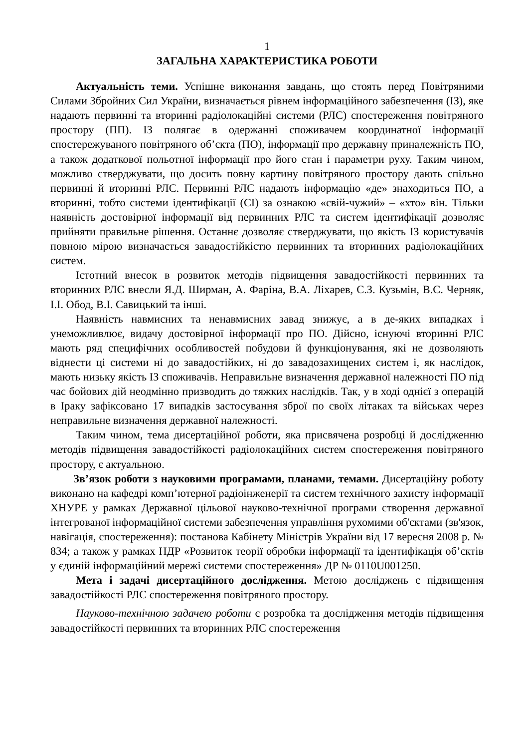1
ЗАГАЛЬНА ХАРАКТЕРИСТИКА РОБОТИ
Актуальність теми. Успішне виконання завдань, що стоять перед Повітряними Силами Збройних Сил України, визначається рівнем інформаційного забезпечення (ІЗ), яке надають первинні та вторинні радіолокаційні системи (РЛС) спостереження повітряного простору (ПП). ІЗ полягає в одержанні споживачем координатної інформації спостережуваного повітряного об’єкта (ПО), інформації про державну приналежність ПО, а також додаткової польотної інформації про його стан і параметри руху. Таким чином, можливо стверджувати, що досить повну картину повітряного простору дають спільно первинні й вторинні РЛС. Первинні РЛС надають інформацію «де» знаходиться ПО, а вторинні, тобто системи ідентифікації (СІ) за ознакою «свій-чужий» – «хто» він. Тільки наявність достовірної інформації від первинних РЛС та систем ідентифікації дозволяє прийняти правильне рішення. Останнє дозволяє стверджувати, що якість ІЗ користувачів повною мірою визначається завадостійкістю первинних та вторинних радіолокаційних систем.
Істотний внесок в розвиток методів підвищення завадостійкості первинних та вторинних РЛС внесли Я.Д. Ширман, А. Фаріна, В.А. Ліхарев, С.З. Кузьмін, В.С. Черняк, І.І. Обод, В.І. Савицький та інші.
Наявність навмисних та ненавмисних завад знижує, а в де-яких випадках і унеможливлює, видачу достовірної інформації про ПО. Дійсно, існуючі вторинні РЛС мають ряд специфічних особливостей побудови й функціонування, які не дозволяють віднести ці системи ні до завадостійких, ні до завадозахищених систем і, як наслідок, мають низьку якість ІЗ споживачів. Неправильне визначення державної належності ПО під час бойових дій неодмінно призводить до тяжких наслідків. Так, у в ході однієї з операцій в Іраку зафіксовано 17 випадків застосування зброї по своїх літаках та військах через неправильне визначення державної належності.
Таким чином, тема дисертаційної роботи, яка присвячена розробці й дослідженню методів підвищення завадостійкості радіолокаційних систем спостереження повітряного простору, є актуальною.
Зв’язок роботи з науковими програмами, планами, темами. Дисертаційну роботу виконано на кафедрі комп’ютерної радіоінженерії та систем технічного захисту інформації ХНУРЕ у рамках Державної цільової науково-технічної програми створення державної інтегрованої інформаційної системи забезпечення управління рухомими об'єктами (зв'язок, навігація, спостереження): постанова Кабінету Міністрів України від 17 вересня 2008 р. № 834; а також у рамках НДР «Розвиток теорії обробки інформації та ідентифікація об’єктів у єдиній інформаційний мережі системи спостереження» ДР № 0110U001250.
Мета і задачі дисертаційного дослідження. Метою досліджень є підвищення завадостійкості РЛС спостереження повітряного простору.
Науково-технічною задачею роботи є розробка та дослідження методів підвищення завадостійкості первинних та вторинних РЛС спостереження